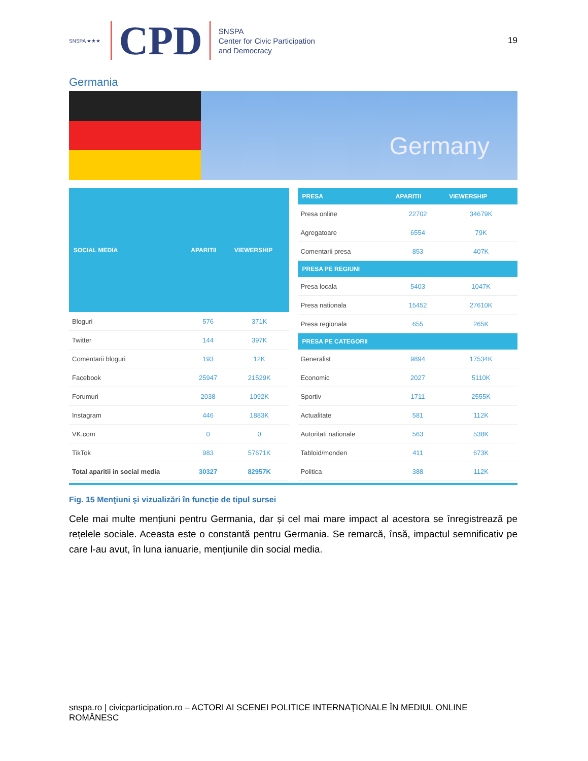SNSPA ★★★
CPD
SNSPA
Center for Civic Participation
and Democracy
19
Germania
Germany
| SOCIAL MEDIA | APARITII | VIEWERSHIP |
| --- | --- | --- |
| Bloguri | 576 | 371K |
| Twitter | 144 | 397K |
| Comentarii bloguri | 193 | 12K |
| Facebook | 25947 | 21529K |
| Forumuri | 2038 | 1092K |
| Instagram | 446 | 1883K |
| VK.com | 0 | 0 |
| TikTok | 983 | 57671K |
| Total aparitii in social media | 30327 | 82957K |
| PRESA | APARITII | VIEWERSHIP |
| --- | --- | --- |
| Presa online | 22702 | 34679K |
| Agregatoare | 6554 | 79K |
| Comentarii presa | 853 | 407K |
| PRESA PE REGIUNI | | |
| Presa locala | 5403 | 1047K |
| Presa nationala | 15452 | 27610K |
| Presa regionala | 655 | 265K |
| PRESA PE CATEGORII | | |
| Generalist | 9894 | 17534K |
| Economic | 2027 | 5110K |
| Sportiv | 1711 | 2555K |
| Actualitate | 581 | 112K |
| Autoritati nationale | 563 | 538K |
| Tabloid/monden | 411 | 673K |
| Politica | 388 | 112K |
Fig. 15 Menţiuni şi vizualizări în funcție de tipul sursei
Cele mai multe mențiuni pentru Germania, dar și cel mai mare impact al acestora se înregistrează pe rețelele sociale. Aceasta este o constantă pentru Germania. Se remarcă, însă, impactul semnificativ pe care l-au avut, în luna ianuarie, mențiunile din social media.
snspa.ro | civicparticipation.ro – ACTORI AI SCENEI POLITICE INTERNAŢIONALE ÎN MEDIUL ONLINE ROMÂNESC